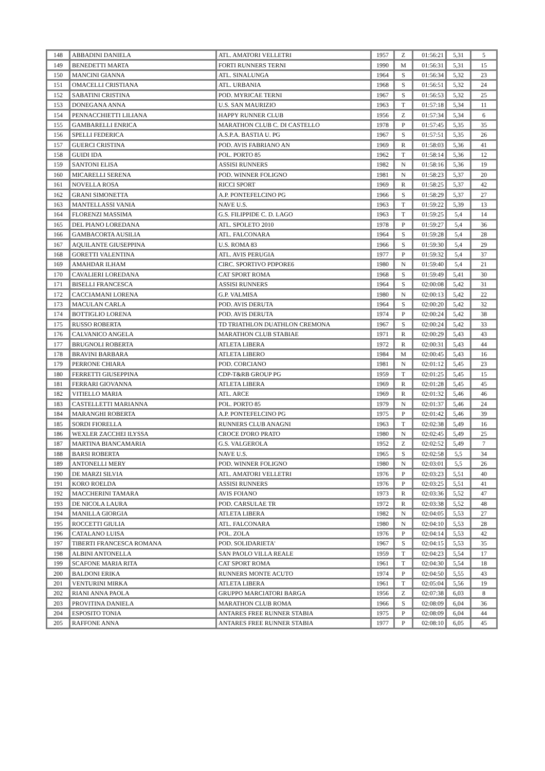| 148 | ABBADINI DANIELA | ATL. AMATORI VELLETRI | 1957 | Z | 01:56:21 | 5,31 | 5 |
| 149 | BENEDETTI MARTA | FORTI RUNNERS TERNI | 1990 | M | 01:56:31 | 5,31 | 15 |
| 150 | MANCINI GIANNA | ATL. SINALUNGA | 1964 | S | 01:56:34 | 5,32 | 23 |
| 151 | OMACELLI CRISTIANA | ATL. URBANIA | 1968 | S | 01:56:51 | 5,32 | 24 |
| 152 | SABATINI CRISTINA | POD. MYRICAE TERNI | 1967 | S | 01:56:53 | 5,32 | 25 |
| 153 | DONEGANA ANNA | U.S. SAN MAURIZIO | 1963 | T | 01:57:18 | 5,34 | 11 |
| 154 | PENNACCHIETTI LILIANA | HAPPY RUNNER CLUB | 1956 | Z | 01:57:34 | 5,34 | 6 |
| 155 | GAMBARELLI ENRICA | MARATHON CLUB C. DI CASTELLO | 1978 | P | 01:57:45 | 5,35 | 35 |
| 156 | SPELLI FEDERICA | A.S.P.A. BASTIA U. PG | 1967 | S | 01:57:51 | 5,35 | 26 |
| 157 | GUERCI CRISTINA | POD. AVIS FABRIANO AN | 1969 | R | 01:58:03 | 5,36 | 41 |
| 158 | GUIDI IDA | POL. PORTO 85 | 1962 | T | 01:58:14 | 5,36 | 12 |
| 159 | SANTONI ELISA | ASSISI RUNNERS | 1982 | N | 01:58:16 | 5,36 | 19 |
| 160 | MICARELLI SERENA | POD. WINNER FOLIGNO | 1981 | N | 01:58:23 | 5,37 | 20 |
| 161 | NOVELLA ROSA | RICCI SPORT | 1969 | R | 01:58:25 | 5,37 | 42 |
| 162 | GRANI SIMONETTA | A.P. PONTEFELCINO PG | 1966 | S | 01:58:29 | 5,37 | 27 |
| 163 | MANTELLASSI VANIA | NAVE U.S. | 1963 | T | 01:59:22 | 5,39 | 13 |
| 164 | FLORENZI MASSIMA | G.S. FILIPPIDE C. D. LAGO | 1963 | T | 01:59:25 | 5,4 | 14 |
| 165 | DEL PIANO LOREDANA | ATL. SPOLETO 2010 | 1978 | P | 01:59:27 | 5,4 | 36 |
| 166 | GAMBACORTA AUSILIA | ATL. FALCONARA | 1964 | S | 01:59:28 | 5,4 | 28 |
| 167 | AQUILANTE GIUSEPPINA | U.S. ROMA 83 | 1966 | S | 01:59:30 | 5,4 | 29 |
| 168 | GORETTI VALENTINA | ATL. AVIS PERUGIA | 1977 | P | 01:59:32 | 5,4 | 37 |
| 169 | AMAHDAR ILHAM | CIRC. SPORTIVO PDPORE6 | 1980 | N | 01:59:40 | 5,4 | 21 |
| 170 | CAVALIERI LOREDANA | CAT SPORT ROMA | 1968 | S | 01:59:49 | 5,41 | 30 |
| 171 | BISELLI FRANCESCA | ASSISI RUNNERS | 1964 | S | 02:00:08 | 5,42 | 31 |
| 172 | CACCIAMANI LORENA | G.P. VALMISA | 1980 | N | 02:00:13 | 5,42 | 22 |
| 173 | MACULAN CARLA | POD. AVIS DERUTA | 1964 | S | 02:00:20 | 5,42 | 32 |
| 174 | BOTTIGLIO LORENA | POD. AVIS DERUTA | 1974 | P | 02:00:24 | 5,42 | 38 |
| 175 | RUSSO ROBERTA | TD TRIATHLON DUATHLON CREMONA | 1967 | S | 02:00:24 | 5,42 | 33 |
| 176 | CALVANICO ANGELA | MARATHON CLUB STABIAE | 1971 | R | 02:00:29 | 5,43 | 43 |
| 177 | BRUGNOLI ROBERTA | ATLETA LIBERA | 1972 | R | 02:00:31 | 5,43 | 44 |
| 178 | BRAVINI BARBARA | ATLETA LIBERO | 1984 | M | 02:00:45 | 5,43 | 16 |
| 179 | PERRONE CHIARA | POD. CORCIANO | 1981 | N | 02:01:12 | 5,45 | 23 |
| 180 | FERRETTI GIUSEPPINA | CDP-T&RB GROUP PG | 1959 | T | 02:01:25 | 5,45 | 15 |
| 181 | FERRARI GIOVANNA | ATLETA LIBERA | 1969 | R | 02:01:28 | 5,45 | 45 |
| 182 | VITIELLO MARIA | ATL. ARCE | 1969 | R | 02:01:32 | 5,46 | 46 |
| 183 | CASTELLETTI MARIANNA | POL. PORTO 85 | 1979 | N | 02:01:37 | 5,46 | 24 |
| 184 | MARANGHI ROBERTA | A.P. PONTEFELCINO PG | 1975 | P | 02:01:42 | 5,46 | 39 |
| 185 | SORDI FIORELLA | RUNNERS CLUB ANAGNI | 1963 | T | 02:02:38 | 5,49 | 16 |
| 186 | WEXLER ZACCHEI ILYSSA | CROCE D'ORO PRATO | 1980 | N | 02:02:45 | 5,49 | 25 |
| 187 | MARTINA BIANCAMARIA | G.S. VALGEROLA | 1952 | Z | 02:02:52 | 5,49 | 7 |
| 188 | BARSI ROBERTA | NAVE U.S. | 1965 | S | 02:02:58 | 5,5 | 34 |
| 189 | ANTONELLI MERY | POD. WINNER FOLIGNO | 1980 | N | 02:03:01 | 5,5 | 26 |
| 190 | DE MARZI SILVIA | ATL. AMATORI VELLETRI | 1976 | P | 02:03:23 | 5,51 | 40 |
| 191 | KORO ROELDA | ASSISI RUNNERS | 1976 | P | 02:03:25 | 5,51 | 41 |
| 192 | MACCHERINI TAMARA | AVIS FOIANO | 1973 | R | 02:03:36 | 5,52 | 47 |
| 193 | DE NICOLA LAURA | POD. CARSULAE TR | 1972 | R | 02:03:38 | 5,52 | 48 |
| 194 | MANILLA GIORGIA | ATLETA LIBERA | 1982 | N | 02:04:05 | 5,53 | 27 |
| 195 | ROCCETTI GIULIA | ATL. FALCONARA | 1980 | N | 02:04:10 | 5,53 | 28 |
| 196 | CATALANO LUISA | POL. ZOLA | 1976 | P | 02:04:14 | 5,53 | 42 |
| 197 | TIBERTI FRANCESCA ROMANA | POD. SOLIDARIETA' | 1967 | S | 02:04:15 | 5,53 | 35 |
| 198 | ALBINI ANTONELLA | SAN PAOLO VILLA REALE | 1959 | T | 02:04:23 | 5,54 | 17 |
| 199 | SCAFONE MARIA RITA | CAT SPORT ROMA | 1961 | T | 02:04:30 | 5,54 | 18 |
| 200 | BALDONI ERIKA | RUNNERS MONTE ACUTO | 1974 | P | 02:04:50 | 5,55 | 43 |
| 201 | VENTURINI MIRKA | ATLETA LIBERA | 1961 | T | 02:05:04 | 5,56 | 19 |
| 202 | RIANI ANNA PAOLA | GRUPPO MARCIATORI BARGA | 1956 | Z | 02:07:38 | 6,03 | 8 |
| 203 | PROVITINA DANIELA | MARATHON CLUB ROMA | 1966 | S | 02:08:09 | 6,04 | 36 |
| 204 | ESPOSITO TONIA | ANTARES FREE RUNNER STABIA | 1975 | P | 02:08:09 | 6,04 | 44 |
| 205 | RAFFONE ANNA | ANTARES FREE RUNNER STABIA | 1977 | P | 02:08:10 | 6,05 | 45 |